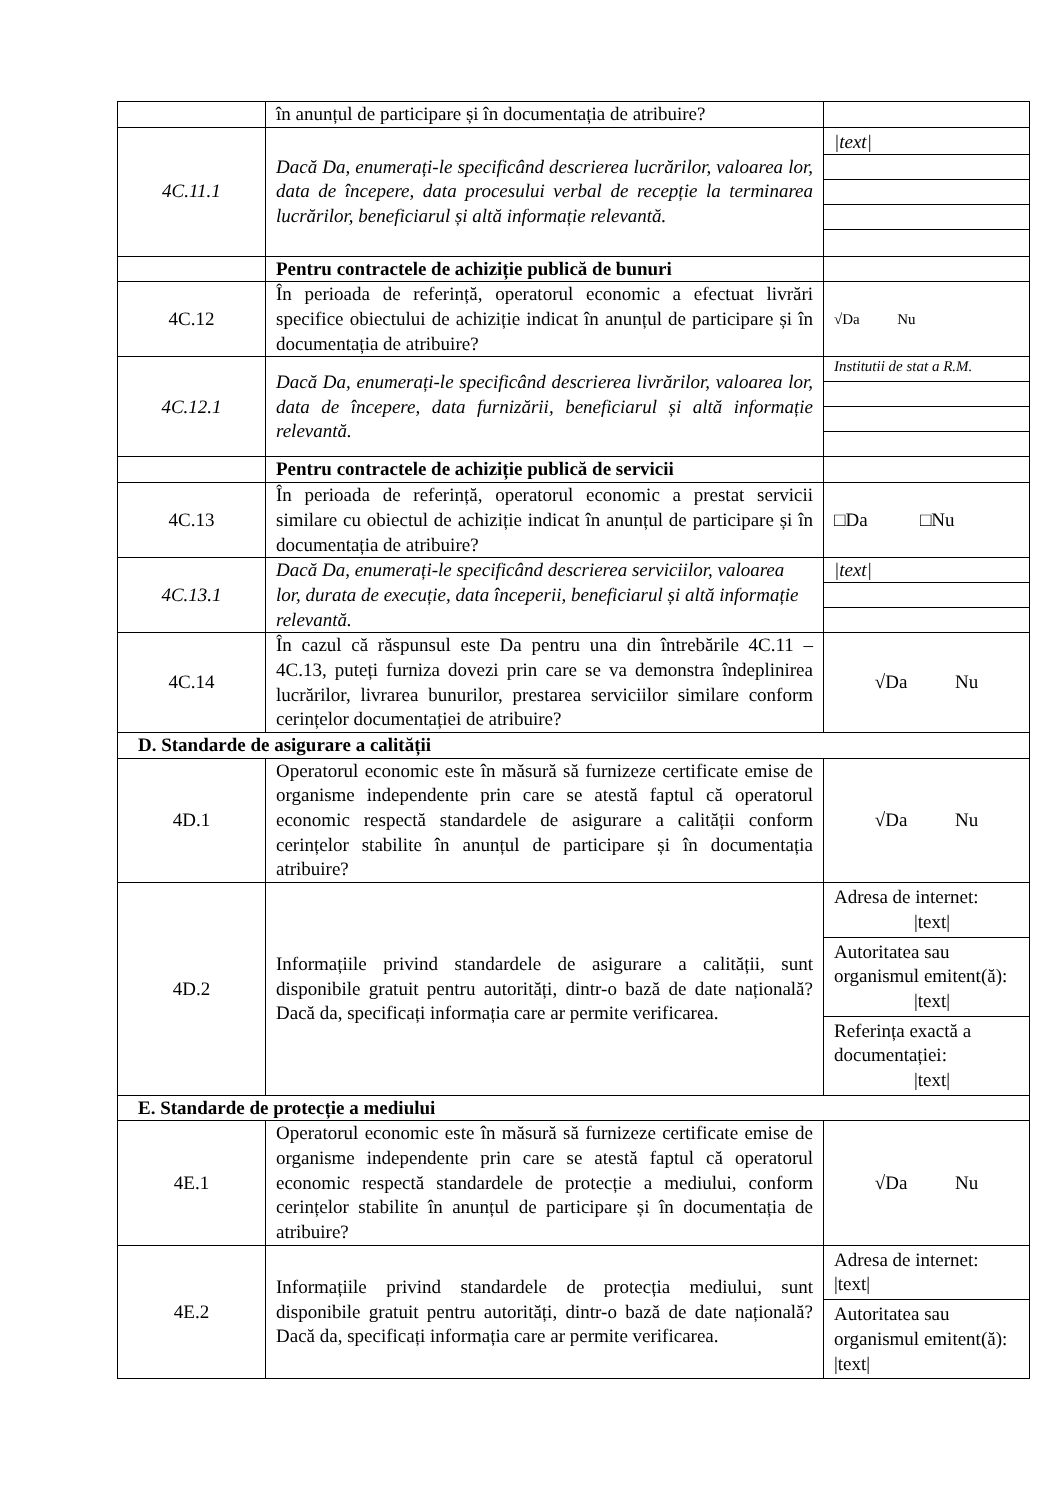| | în anunțul de participare și în documentația de atribuire? | |
| 4C.11.1 | Dacă Da, enumerați-le specificând descrierea lucrărilor, valoarea lor, data de începere, data procesului verbal de recepție la terminarea lucrărilor, beneficiarul și altă informație relevantă. | /text/ |
| | Pentru contractele de achiziție publică de bunuri | |
| 4C.12 | În perioada de referință, operatorul economic a efectuat livrări specifice obiectului de achiziție indicat în anunțul de participare și în documentația de atribuire? | √Da Nu |
| 4C.12.1 | Dacă Da, enumerați-le specificând descrierea livrărilor, valoarea lor, data de începere, data furnizării, beneficiarul și altă informație relevantă. | Institutii de stat a R.M. |
| | Pentru contractele de achiziție publică de servicii | |
| 4C.13 | În perioada de referință, operatorul economic a prestat servicii similare cu obiectul de achiziție indicat în anunțul de participare și în documentația de atribuire? | □Da □Nu |
| 4C.13.1 | Dacă Da, enumerați-le specificând descrierea serviciilor, valoarea lor, durata de execuție, data începerii, beneficiarul și altă informație relevantă. | /text/ |
| 4C.14 | În cazul că răspunsul este Da pentru una din întrebările 4C.11 – 4C.13, puteți furniza dovezi prin care se va demonstra îndeplinirea lucrărilor, livrarea bunurilor, prestarea serviciilor similare conform cerințelor documentației de atribuire? | √Da Nu |
| D. Standarde de asigurare a calității | | |
| 4D.1 | Operatorul economic este în măsură să furnizeze certificate emise de organisme independente prin care se atestă faptul că operatorul economic respectă standardele de asigurare a calității conform cerințelor stabilite în anunțul de participare și în documentația atribuire? | √Da Nu |
| 4D.2 | Informațiile privind standardele de asigurare a calității, sunt disponibile gratuit pentru autorități, dintr-o bază de date națională? Dacă da, specificați informația care ar permite verificarea. | Adresa de internet: /text/ Autoritatea sau organismul emitent(ă): /text/ Referința exactă a documentației: /text/ |
| E. Standarde de protecție a mediului | | |
| 4E.1 | Operatorul economic este în măsură să furnizeze certificate emise de organisme independente prin care se atestă faptul că operatorul economic respectă standardele de protecție a mediului, conform cerințelor stabilite în anunțul de participare și în documentația de atribuire? | √Da Nu |
| 4E.2 | Informațiile privind standardele de protecția mediului, sunt disponibile gratuit pentru autorități, dintr-o bază de date națională? Dacă da, specificați informația care ar permite verificarea. | Adresa de internet: /text/ Autoritatea sau organismul emitent(ă): /text/ |